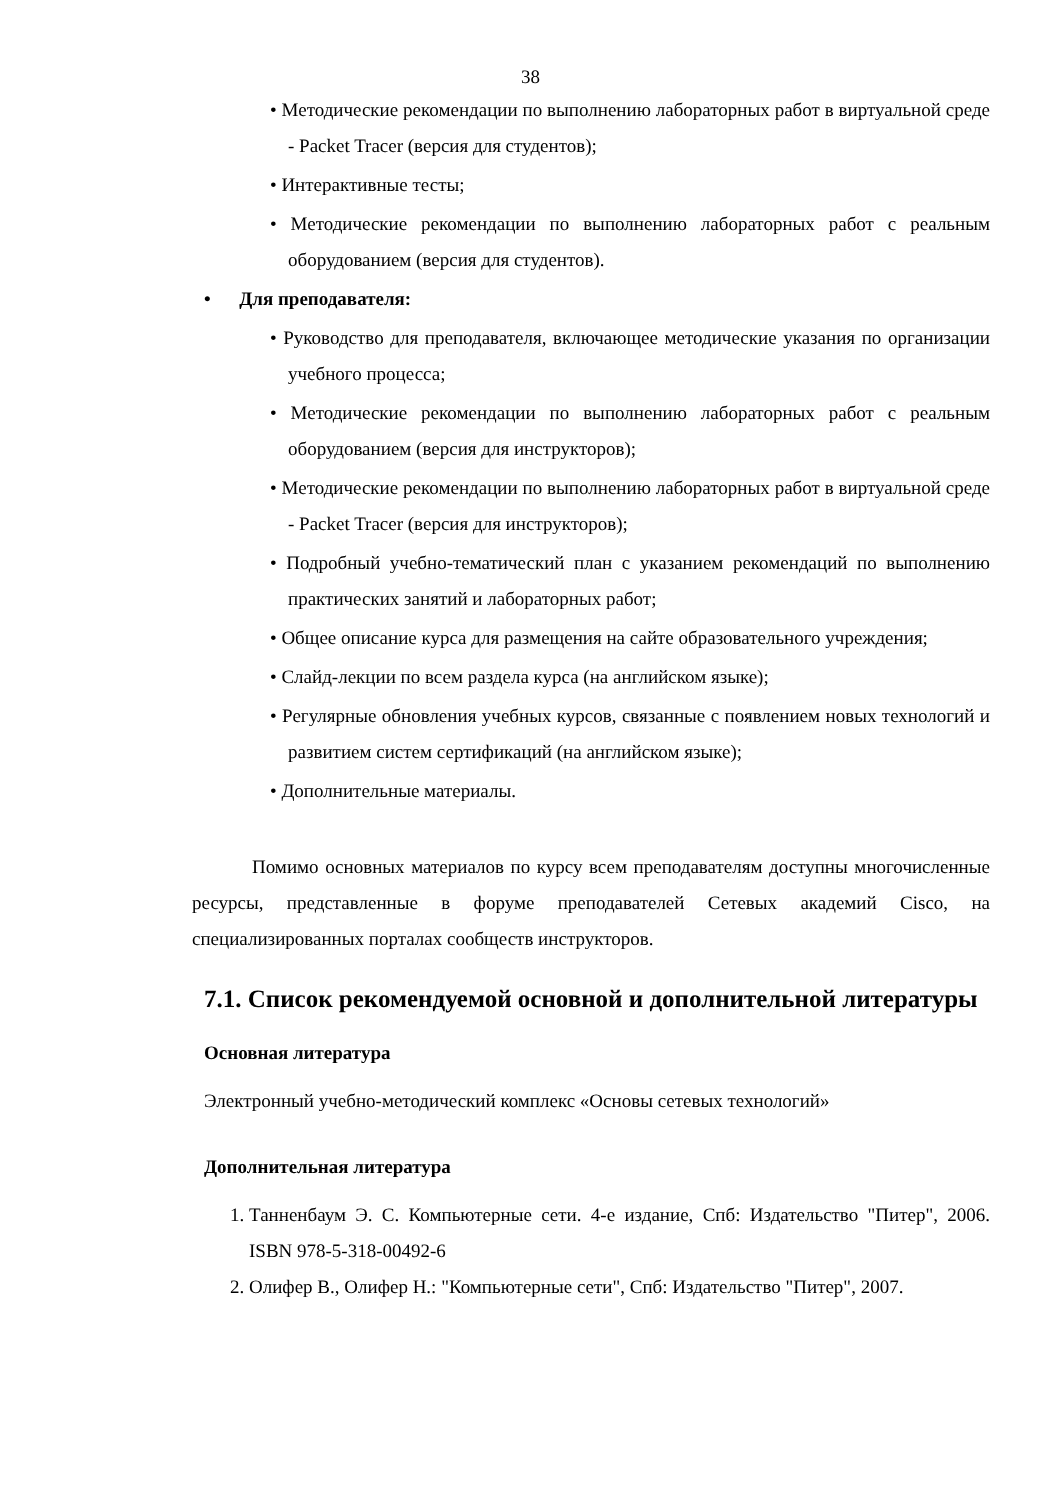38
• Методические рекомендации по выполнению лабораторных работ в виртуальной среде - Packet Tracer (версия для студентов);
• Интерактивные тесты;
• Методические рекомендации по выполнению лабораторных работ с реальным оборудованием (версия для студентов).
• Для преподавателя:
• Руководство для преподавателя, включающее методические указания по организации учебного процесса;
• Методические рекомендации по выполнению лабораторных работ с реальным оборудованием (версия для инструкторов);
• Методические рекомендации по выполнению лабораторных работ в виртуальной среде - Packet Tracer (версия для инструкторов);
• Подробный учебно-тематический план с указанием рекомендаций по выполнению практических занятий и лабораторных работ;
• Общее описание курса для размещения на сайте образовательного учреждения;
• Слайд-лекции по всем раздела курса (на английском языке);
• Регулярные обновления учебных курсов, связанные с появлением новых технологий и развитием систем сертификаций (на английском языке);
• Дополнительные материалы.
Помимо основных материалов по курсу всем преподавателям доступны многочисленные ресурсы, представленные в форуме преподавателей Сетевых академий Cisco, на специализированных порталах сообществ инструкторов.
7.1. Список рекомендуемой основной и дополнительной литературы
Основная литература
Электронный учебно-методический комплекс «Основы сетевых технологий»
Дополнительная литература
1. Танненбаум Э. С. Компьютерные сети. 4-е издание, Спб: Издательство "Питер", 2006. ISBN 978-5-318-00492-6
2. Олифер В., Олифер Н.: "Компьютерные сети", Спб: Издательство "Питер", 2007.